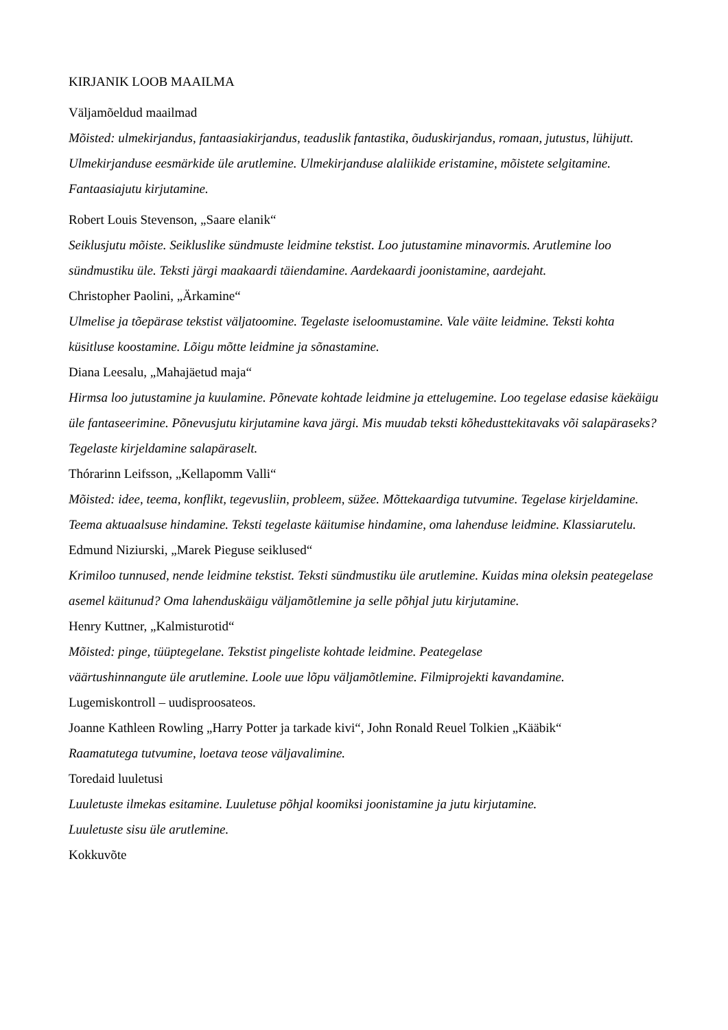KIRJANIK LOOB MAAILMA
Väljamõeldud maailmad
Mõisted: ulmekirjandus, fantaasiakirjandus, teaduslik fantastika, õuduskirjandus, romaan, jutustus, lühijutt. Ulmekirjanduse eesmärkide üle arutlemine. Ulmekirjanduse alaliikide eristamine, mõistete selgitamine. Fantaasiajutu kirjutamine.
Robert Louis Stevenson, „Saare elanik“
Seiklusjutu mõiste. Seikluslike sündmuste leidmine tekstist. Loo jutustamine minavormis. Arutlemine loo sündmustiku üle. Teksti järgi maakaardi täiendamine. Aardekaardi joonistamine, aardejaht.
Christopher Paolini, „Ärkamine“
Ulmelise ja tõepärase tekstist väljatoomine. Tegelaste iseloomustamine. Vale väite leidmine. Teksti kohta küsitluse koostamine. Lõigu mõtte leidmine ja sõnastamine.
Diana Leesalu, „Mahajäetud maja“
Hirmsa loo jutustamine ja kuulamine. Põnevate kohtade leidmine ja ettelugemine. Loo tegelase edasise käekäigu üle fantaseerimine. Põnevusjutu kirjutamine kava järgi. Mis muudab teksti kõhedusttekitavaks või salapäraseks? Tegelaste kirjeldamine salapäraselt.
Thórarinn Leifsson, „Kellapomm Valli“
Mõisted: idee, teema, konflikt, tegevusliin, probleem, süžee. Mõttekaardiga tutvumine. Tegelase kirjeldamine. Teema aktuaalsuse hindamine. Teksti tegelaste käitumise hindamine, oma lahenduse leidmine. Klassiarutelu.
Edmund Niziurski, „Marek Pieguse seiklused“
Krimiloo tunnused, nende leidmine tekstist. Teksti sündmustiku üle arutlemine. Kuidas mina oleksin peategelase asemel käitunud? Oma lahenduskäigu väljamõtlemine ja selle põhjal jutu kirjutamine.
Henry Kuttner, „Kalmisturotid“
Mõisted: pinge, tüüptegelane. Tekstist pingeliste kohtade leidmine. Peategelase
väärtushinnangute üle arutlemine. Loole uue lõpu väljamõtlemine. Filmiprojekti kavandamine.
Lugemiskontroll – uudisproosateos.
Joanne Kathleen Rowling „Harry Potter ja tarkade kivi“, John Ronald Reuel Tolkien „Kääbik“
Raamatutega tutvumine, loetava teose väljavalimine.
Toredaid luuletusi
Luuletuste ilmekas esitamine. Luuletuse põhjal koomiksi joonistamine ja jutu kirjutamine.
Luuletuste sisu üle arutlemine.
Kokkuvõte